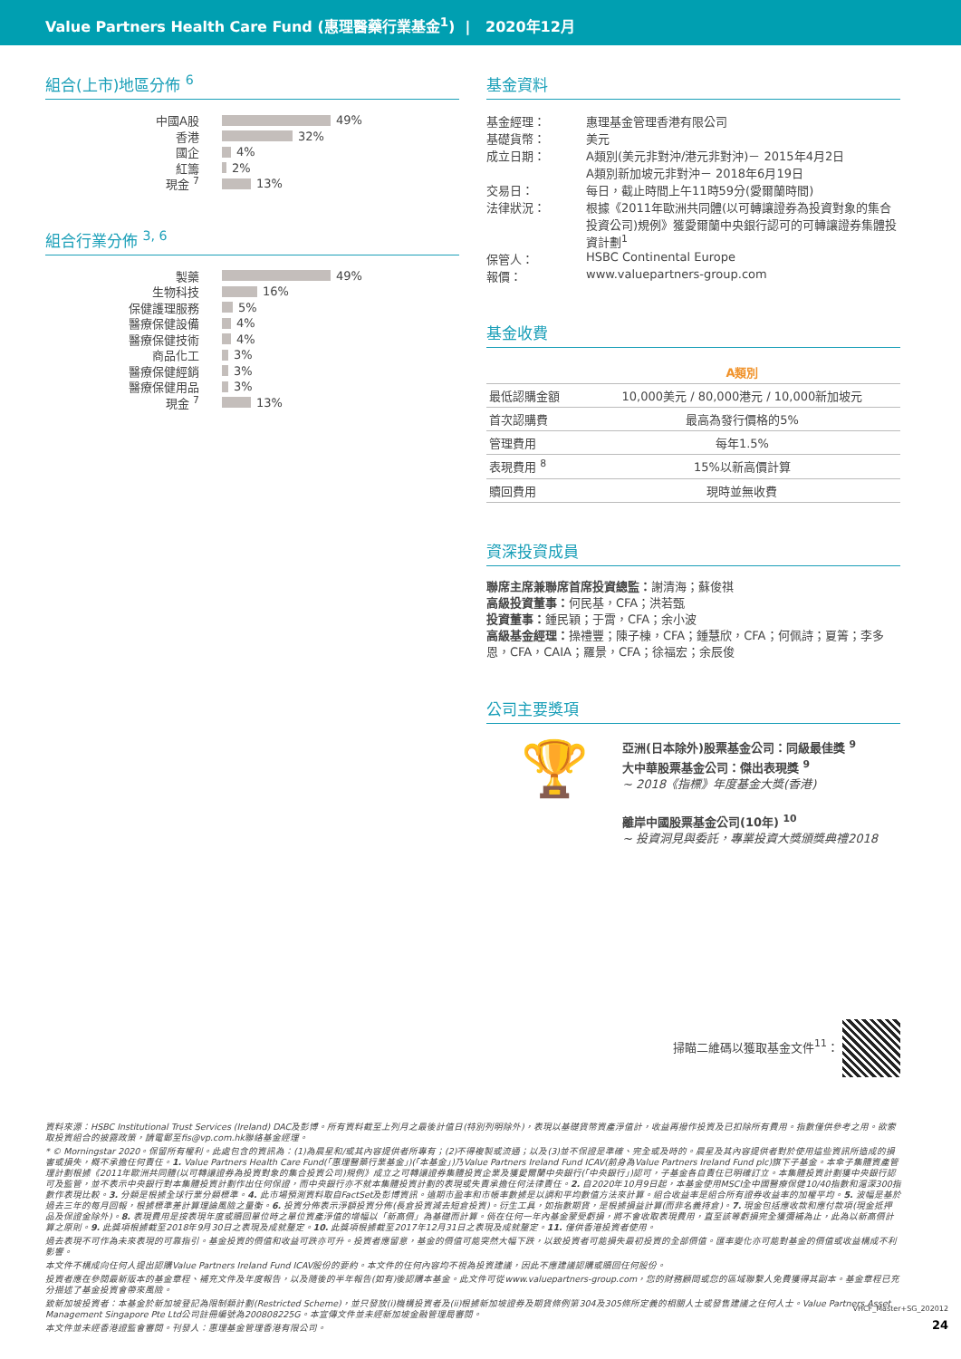Value Partners Health Care Fund (惠理醫藥行業基金<sup>1</sup>) | 2020年12月
組合(上市)地區分佈 <sup>6</sup>
中國A股 49%
香港 32%
國企 4%
紅籌 2%
現金 <sup>7</sup> 13%
組合行業分佈 <sup>3, 6</sup>
製藥 49%
生物科技 16%
保健護理服務 5%
醫療保健設備 4%
醫療保健技術 4%
商品化工 3%
醫療保健經銷 3%
醫療保健用品 3%
現金 <sup>7</sup> 13%
基金資料
| 基金經理： | 惠理基金管理香港有限公司 |
| 基礎貨幣： | 美元 |
| 成立日期： | A類別(美元非對沖/港元非對沖)－ 2015年4月2日 A類別新加坡元非對沖－ 2018年6月19日 |
| 交易日： | 每日，截止時間上午11時59分(愛爾蘭時間) |
| 法律狀況： | 根據《2011年歐洲共同體(以可轉讓證券為投資對象的集合投資公司)規例》獲愛爾蘭中央銀行認可的可轉讓證券集體投資計劃<sup>1</sup> |
| 保管人： | HSBC Continental Europe |
| 報價： | www.valuepartners-group.com |
基金收費
| | A類別 |
| --- | --- |
| 最低認購金額 | 10,000美元 / 80,000港元 / 10,000新加坡元 |
| 首次認購費 | 最高為發行價格的5% |
| 管理費用 | 每年1.5% |
| 表現費用 <sup>8</sup> | 15%以新高價計算 |
| 贖回費用 | 現時並無收費 |
資深投資成員
聯席主席兼聯席首席投資總監：謝清海；蘇俊祺
高級投資董事：何民基，CFA；洪若甄
投資董事：鍾民穎；于霄，CFA；余小波
高級基金經理：操禮豐；陳子棟，CFA；鍾慧欣，CFA；何佩詩；夏箐；李多恩，CFA，CAIA；羅景，CFA；徐福宏；余辰俊
公司主要獎項
🏆
亞洲(日本除外)股票基金公司：同級最佳獎 <sup>9</sup>
大中華股票基金公司：傑出表現獎 <sup>9</sup>
~ 2018《指標》年度基金大獎(香港)
離岸中國股票基金公司(10年) <sup>10</sup>
~ 投資洞見與委託，專業投資大獎頒獎典禮2018
掃瞄二維碼以獲取基金文件<sup>11</sup>：
資料來源：HSBC Institutional Trust Services (Ireland) DAC及彭博。所有資料截至上列月之最後計值日(特別列明除外)，表現以基礎貨幣資產淨值計，收益再撥作投資及已扣除所有費用。指數僅供參考之用。欲索取投資組合的披露政策，請電郵至fis@vp.com.hk聯絡基金經理。
* © Morningstar 2020。保留所有權利。此處包含的資訊為：(1)為晨星和/或其內容提供者所專有；(2)不得複製或流通；以及(3)並不保證是準確、完全或及時的。晨星及其內容提供者對於使用這些資訊所造成的損害或損失，概不承擔任何責任。1. Value Partners Health Care Fund(「惠理醫藥行業基金」)(「本基金」)乃Value Partners Ireland Fund ICAV(前身為Value Partners Ireland Fund plc)旗下子基金。本傘子集體資產管理計劃根據《2011年歐洲共同體(以可轉讓證券為投資對象的集合投資公司)規例》成立之可轉讓證券集體投資企業及獲愛爾蘭中央銀行(「中央銀行」)認可，子基金各自責任已明確訂立。本集體投資計劃獲中央銀行認可及監管，並不表示中央銀行對本集體投資計劃作出任何保證，而中央銀行亦不就本集體投資計劃的表現或失責承擔任何法律責任。2. 自2020年10月9日起，本基金使用MSCI全中國醫療保健10/40指數和滬深300指數作表現比較。3. 分類是根據全球行業分類標準。4. 此市場預測資料取自FactSet及彭博資訊。遠期市盈率和市帳率數據是以調和平均數值方法來計算。組合收益率是組合所有證券收益率的加權平均。5. 波幅是基於過去三年的每月回報，根據標準差計算理論風險之量衡。6. 投資分佈表示淨額投資分佈(長倉投資減去短倉投資)。衍生工具，如指數期貨，是根據損益計算(而非名義持倉)。7. 現金包括應收款和應付款項(現金抵押品及保證金除外)。8. 表現費用是按表現年度或贖回單位時之單位資產淨值的增幅以「新高價」為基礎而計算。倘在任何一年內基金蒙受虧損，將不會收取表現費用，直至該等虧損完全獲彌補為止，此為以新高價計算之原則。9. 此獎項根據截至2018年9月30日之表現及成就釐定。10. 此獎項根據截至2017年12月31日之表現及成就釐定。11. 僅供香港投資者使用。
過去表現不可作為未來表現的可靠指引。基金投資的價值和收益可跌亦可升。投資者應留意，基金的價值可能突然大幅下跌，以致投資者可能損失最初投資的全部價值。匯率變化亦可能對基金的價值或收益構成不利影響。
本文件不構成向任何人提出認購Value Partners Ireland Fund ICAV股份的要約。本文件的任何內容均不視為投資建議，因此不應建議認購或贖回任何股份。
投資者應在參閱最新版本的基金章程、補充文件及年度報告，以及隨後的半年報告(如有)後認購本基金。此文件可從www.valuepartners-group.com，您的財務顧問或您的區域聯繫人免費獲得其副本。基金章程已充分描述了基金投資會帶來風險。
致新加坡投資者：本基金於新加坡登記為限制類計劃(Restricted Scheme)，並只發放(i)機構投資者及(ii)根據新加坡證券及期貨條例第304及305條所定義的相關人士或發售建議之任何人士。Value Partners Asset Management Singapore Pte Ltd公司註冊編號為200808225G。本宣傳文件並未經新加坡金融管理局審閱。
本文件並未經香港證監會審閱。刊發人：惠理基金管理香港有限公司。
VHCF_Master+SG_202012
24